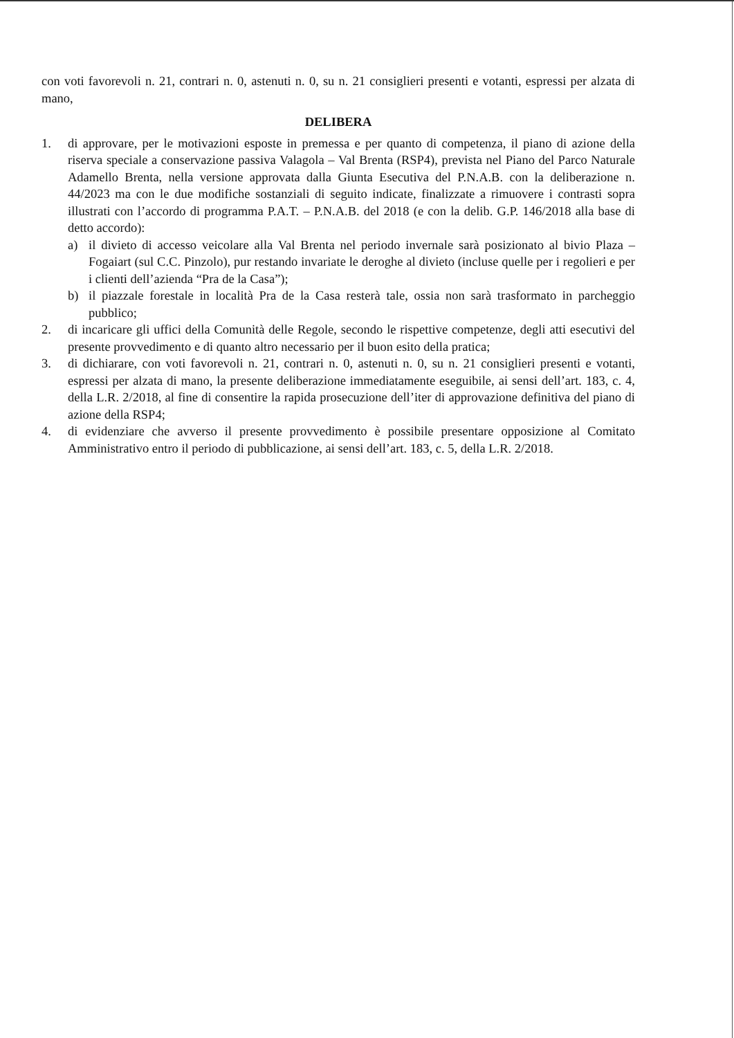con voti favorevoli n. 21, contrari n. 0, astenuti n. 0, su n. 21 consiglieri presenti e votanti, espressi per alzata di mano,
DELIBERA
1. di approvare, per le motivazioni esposte in premessa e per quanto di competenza, il piano di azione della riserva speciale a conservazione passiva Valagola – Val Brenta (RSP4), prevista nel Piano del Parco Naturale Adamello Brenta, nella versione approvata dalla Giunta Esecutiva del P.N.A.B. con la deliberazione n. 44/2023 ma con le due modifiche sostanziali di seguito indicate, finalizzate a rimuovere i contrasti sopra illustrati con l’accordo di programma P.A.T. – P.N.A.B. del 2018 (e con la delib. G.P. 146/2018 alla base di detto accordo):
a) il divieto di accesso veicolare alla Val Brenta nel periodo invernale sarà posizionato al bivio Plaza – Fogaiart (sul C.C. Pinzolo), pur restando invariate le deroghe al divieto (incluse quelle per i regolieri e per i clienti dell’azienda “Pra de la Casa”);
b) il piazzale forestale in località Pra de la Casa resterà tale, ossia non sarà trasformato in parcheggio pubblico;
2. di incaricare gli uffici della Comunità delle Regole, secondo le rispettive competenze, degli atti esecutivi del presente provvedimento e di quanto altro necessario per il buon esito della pratica;
3. di dichiarare, con voti favorevoli n. 21, contrari n. 0, astenuti n. 0, su n. 21 consiglieri presenti e votanti, espressi per alzata di mano, la presente deliberazione immediatamente eseguibile, ai sensi dell’art. 183, c. 4, della L.R. 2/2018, al fine di consentire la rapida prosecuzione dell’iter di approvazione definitiva del piano di azione della RSP4;
4. di evidenziare che avverso il presente provvedimento è possibile presentare opposizione al Comitato Amministrativo entro il periodo di pubblicazione, ai sensi dell’art. 183, c. 5, della L.R. 2/2018.